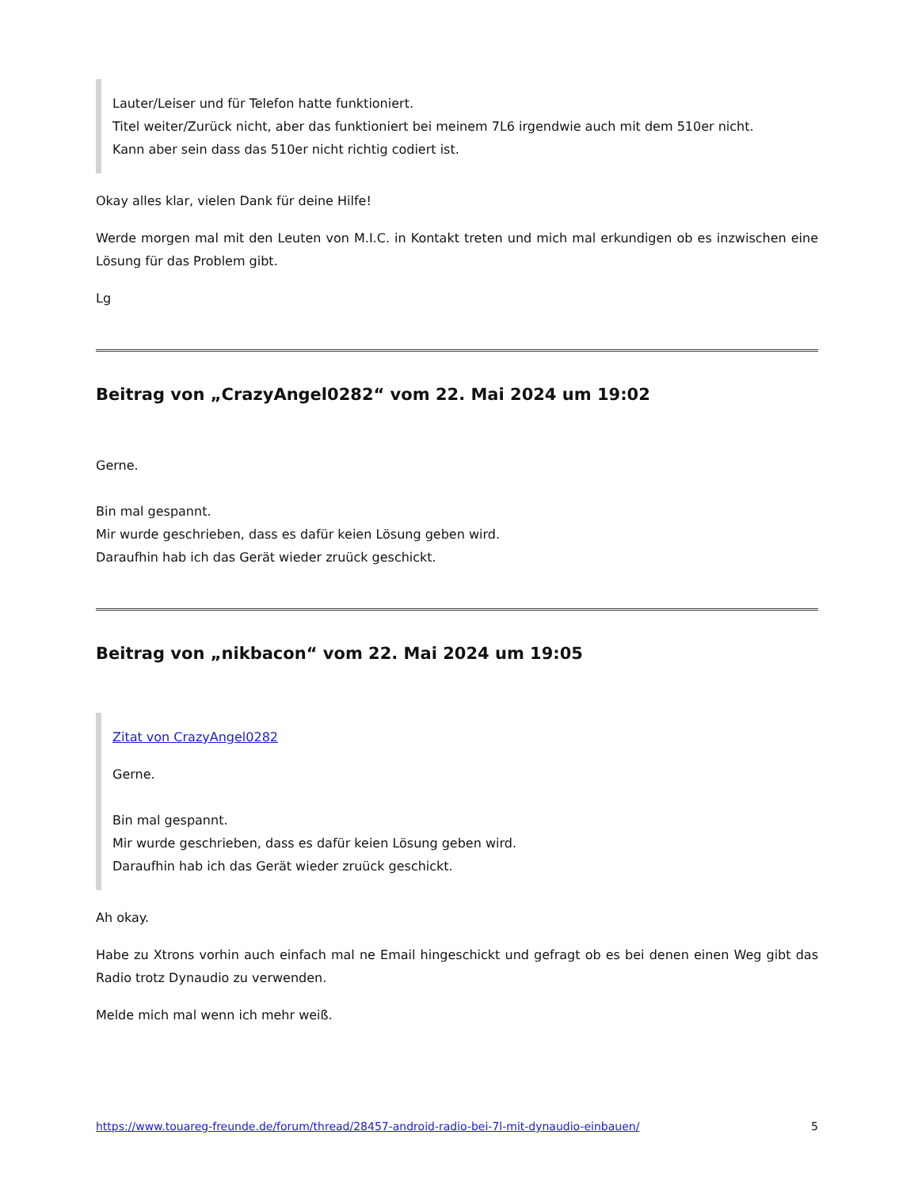Lauter/Leiser und für Telefon hatte funktioniert.
Titel weiter/Zurück nicht, aber das funktioniert bei meinem 7L6 irgendwie auch mit dem 510er nicht.
Kann aber sein dass das 510er nicht richtig codiert ist.
Okay alles klar, vielen Dank für deine Hilfe!
Werde morgen mal mit den Leuten von M.I.C. in Kontakt treten und mich mal erkundigen ob es inzwischen eine Lösung für das Problem gibt.
Lg
Beitrag von „CrazyAngel0282“ vom 22. Mai 2024 um 19:02
Gerne.
Bin mal gespannt.
Mir wurde geschrieben, dass es dafür keien Lösung geben wird.
Daraufhin hab ich das Gerät wieder zruück geschickt.
Beitrag von „nikbacon“ vom 22. Mai 2024 um 19:05
Zitat von CrazyAngel0282
Gerne.
Bin mal gespannt.
Mir wurde geschrieben, dass es dafür keien Lösung geben wird.
Daraufhin hab ich das Gerät wieder zruück geschickt.
Ah okay.
Habe zu Xtrons vorhin auch einfach mal ne Email hingeschickt und gefragt ob es bei denen einen Weg gibt das Radio trotz Dynaudio zu verwenden.
Melde mich mal wenn ich mehr weiß.
https://www.touareg-freunde.de/forum/thread/28457-android-radio-bei-7l-mit-dynaudio-einbauen/ 5